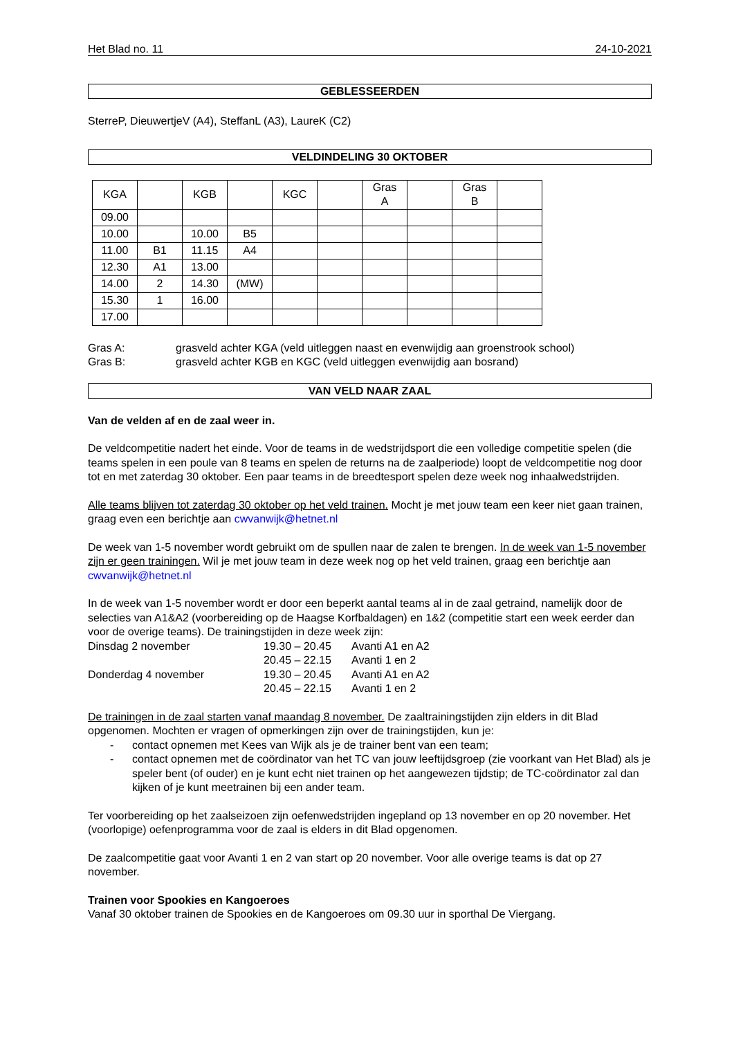Het Blad no. 11 24-10-2021
GEBLESSEERDEN
SterreP, DieuwertjeV (A4), SteffanL (A3), LaureK (C2)
VELDINDELING 30 OKTOBER
| KGA | | KGB | | KGC | | Gras A | | Gras B | |
| 09.00 | | | | | | | | | |
| 10.00 | | 10.00 | B5 | | | | | | |
| 11.00 | B1 | 11.15 | A4 | | | | | | |
| 12.30 | A1 | 13.00 | | | | | | | |
| 14.00 | 2 | 14.30 | (MW) | | | | | | |
| 15.30 | 1 | 16.00 | | | | | | | |
| 17.00 | | | | | | | | | |
Gras A: grasveld achter KGA (veld uitleggen naast en evenwijdig aan groenstrook school)
Gras B: grasveld achter KGB en KGC (veld uitleggen evenwijdig aan bosrand)
VAN VELD NAAR ZAAL
Van de velden af en de zaal weer in.
De veldcompetitie nadert het einde. Voor de teams in de wedstrijdsport die een volledige competitie spelen (die teams spelen in een poule van 8 teams en spelen de returns na de zaalperiode) loopt de veldcompetitie nog door tot en met zaterdag 30 oktober. Een paar teams in de breedtesport spelen deze week nog inhaalwedstrijden.
Alle teams blijven tot zaterdag 30 oktober op het veld trainen. Mocht je met jouw team een keer niet gaan trainen, graag even een berichtje aan cwvanwijk@hetnet.nl
De week van 1-5 november wordt gebruikt om de spullen naar de zalen te brengen. In de week van 1-5 november zijn er geen trainingen. Wil je met jouw team in deze week nog op het veld trainen, graag een berichtje aan cwvanwijk@hetnet.nl
In de week van 1-5 november wordt er door een beperkt aantal teams al in de zaal getraind, namelijk door de selecties van A1&A2 (voorbereiding op de Haagse Korfbaldagen) en 1&2 (competitie start een week eerder dan voor de overige teams). De trainingstijden in deze week zijn:
Dinsdag 2 november 19.30 – 20.45 Avanti A1 en A2
20.45 – 22.15 Avanti 1 en 2
Donderdag 4 november 19.30 – 20.45 Avanti A1 en A2
20.45 – 22.15 Avanti 1 en 2
De trainingen in de zaal starten vanaf maandag 8 november. De zaaltrainingstijden zijn elders in dit Blad opgenomen. Mochten er vragen of opmerkingen zijn over de trainingstijden, kun je:
- contact opnemen met Kees van Wijk als je de trainer bent van een team;
- contact opnemen met de coördinator van het TC van jouw leeftijdsgroep (zie voorkant van Het Blad) als je speler bent (of ouder) en je kunt echt niet trainen op het aangewezen tijdstip; de TC-coördinator zal dan kijken of je kunt meetrainen bij een ander team.
Ter voorbereiding op het zaalseizoen zijn oefenwedstrijden ingepland op 13 november en op 20 november. Het (voorlopige) oefenprogramma voor de zaal is elders in dit Blad opgenomen.
De zaalcompetitie gaat voor Avanti 1 en 2 van start op 20 november. Voor alle overige teams is dat op 27 november.
Trainen voor Spookies en Kangoeroes
Vanaf 30 oktober trainen de Spookies en de Kangoeroes om 09.30 uur in sporthal De Viergang.